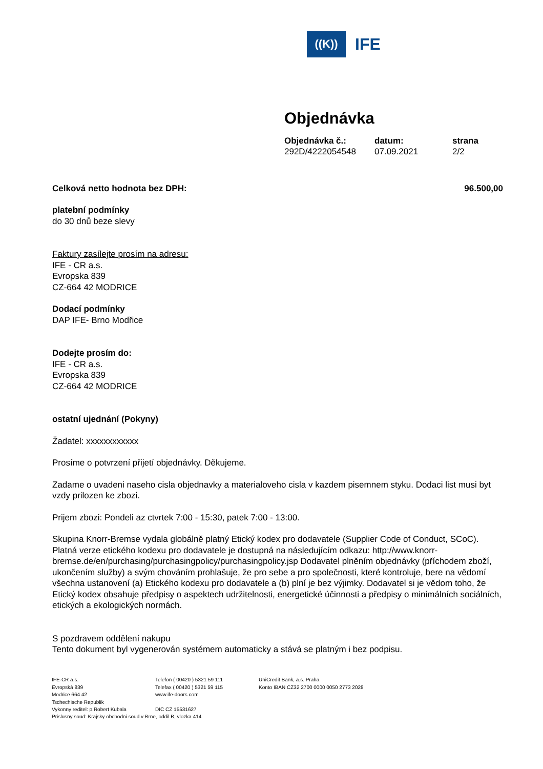((K))
IFE
Objednávka
Objednávka č.:
292D/4222054548
datum:
07.09.2021
strana
2/2
Celková netto hodnota bez DPH: 96.500,00
platební podmínky
do 30 dnů beze slevy
Faktury zasílejte prosím na adresu:
IFE - CR a.s.
Evropska 839
CZ-664 42 MODRICE
Dodací podmínky
DAP IFE- Brno Modřice
Dodejte prosím do:
IFE - CR a.s.
Evropska 839
CZ-664 42 MODRICE
ostatní ujednání (Pokyny)
Žadatel: xxxxxxxxxxxx
Prosíme o potvrzení přijetí objednávky. Děkujeme.
Zadame o uvadeni naseho cisla objednavky a materialoveho cisla v kazdem pisemnem styku. Dodaci list musi byt vzdy prilozen ke zbozi.
Prijem zbozi: Pondeli az ctvrtek 7:00 - 15:30, patek 7:00 - 13:00.
Skupina Knorr-Bremse vydala globálně platný Etický kodex pro dodavatele (Supplier Code of Conduct, SCoC). Platná verze etického kodexu pro dodavatele je dostupná na následujícím odkazu: http://www.knorr-bremse.de/en/purchasing/purchasingpolicy/purchasingpolicy.jsp Dodavatel plněním objednávky (příchodem zboží, ukončením služby) a svým chováním prohlašuje, že pro sebe a pro společnosti, které kontroluje, bere na vědomí všechna ustanovení (a) Etického kodexu pro dodavatele a (b) plní je bez výjimky. Dodavatel si je vědom toho, že Etický kodex obsahuje předpisy o aspektech udržitelnosti, energetické účinnosti a předpisy o minimálních sociálních, etických a ekologických normách.
S pozdravem oddělení nakupu
Tento dokument byl vygenerován systémem automaticky a stává se platným i bez podpisu.
IFE-CR a.s.
Evropská 839
Modrice 664 42
Tschechische Republik
Vykonny reditel: p.Robert Kubala
Telefon ( 00420 ) 5321 59 111
Telefax ( 00420 ) 5321 59 115
www.ife-doors.com
DIC CZ 15531627
UniCredit Bank, a.s. Praha
Konto IBAN CZ32 2700 0000 0050 2773 2028
Prislusny soud: Krajsky obchodni soud v Brne, oddil B, vlozka 414